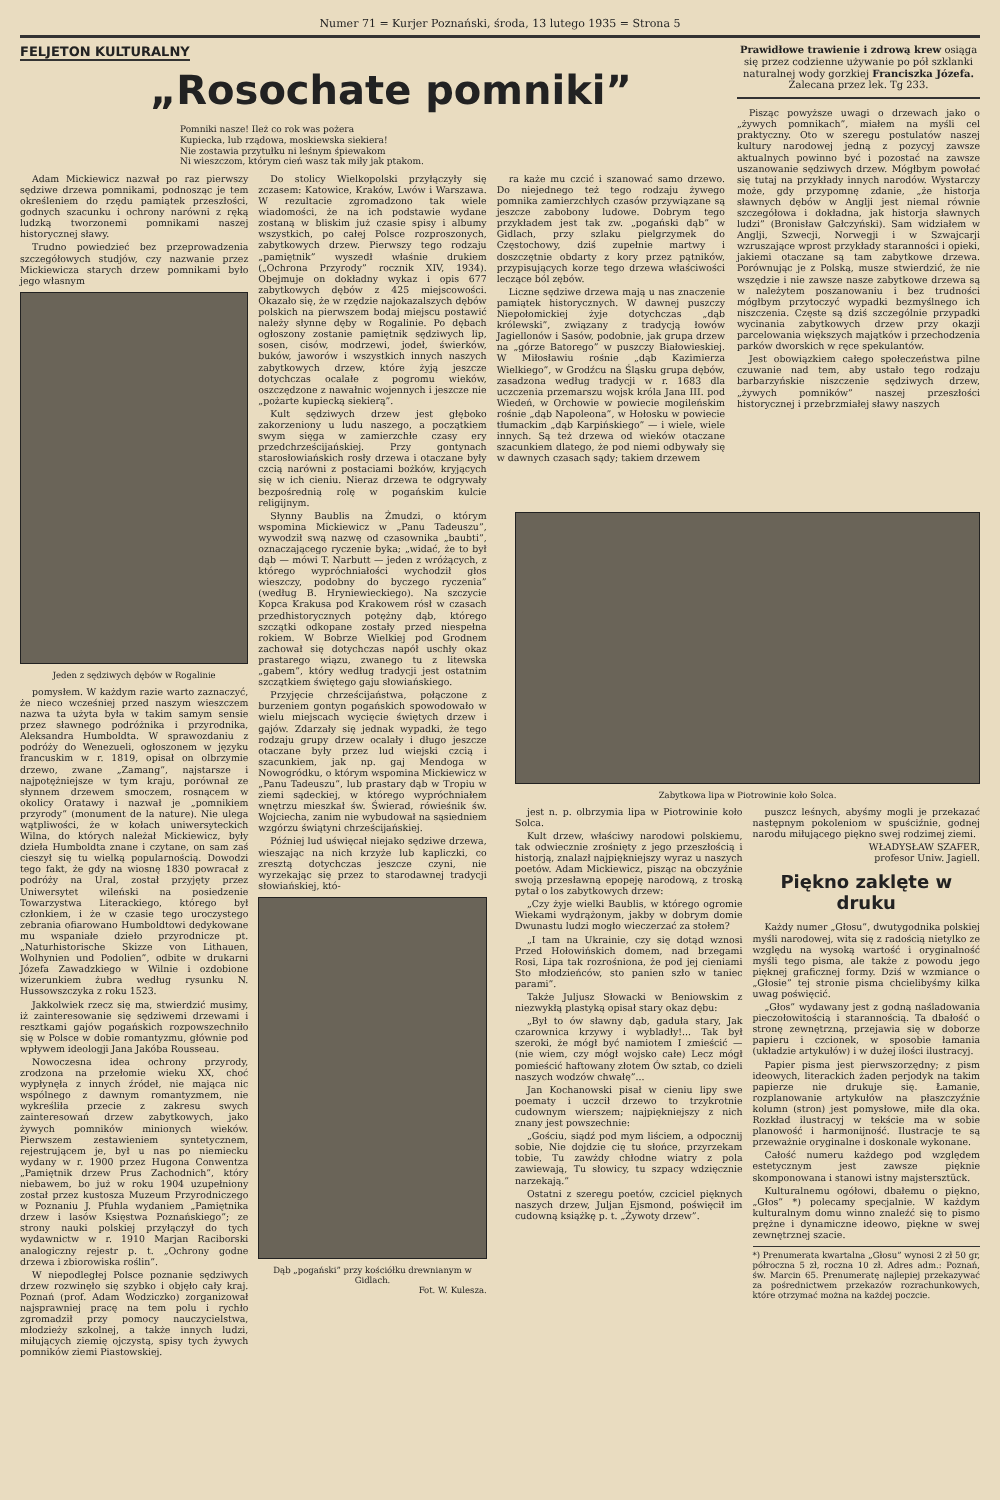Numer 71 = Kurjer Poznański, środa, 13 lutego 1935 = Strona 5
FELJETON KULTURALNY
„Rosochate pomniki”
Pomniki nasze! Ileż co rok was pożera
Kupiecka, lub rządowa, moskiewska siekiera!
Nie zostawia przytułku ni leśnym śpiewakom
Ni wieszczom, którym cień wasz tak miły jak ptakom.
Adam Mickiewicz nazwał po raz pierwszy sędziwe drzewa pomnikami, podnosząc je tem określeniem do rzędu pamiątek przeszłości, godnych szacunku i ochrony narówni z ręką ludzką tworzonemi pomnikami naszej historycznej sławy.
Trudno powiedzieć bez przeprowadzenia szczegółowych studjów, czy nazwanie przez Mickiewicza starych drzew pomnikami było jego własnym
Jeden z sędziwych dębów w Rogalinie
pomysłem. W każdym razie warto zaznaczyć, że nieco wcześniej przed naszym wieszczem nazwa ta użyta była w takim samym sensie przez sławnego podróżnika i przyrodnika, Aleksandra Humboldta. W sprawozdaniu z podróży do Wenezueli, ogłoszonem w języku francuskim w r. 1819, opisał on olbrzymie drzewo, zwane „Zamang”, najstarsze i najpotężniejsze w tym kraju, porównał ze słynnem drzewem smoczem, rosnącem w okolicy Oratawy i nazwał je „pomnikiem przyrody” (monument de la nature). Nie ulega wątpliwości, że w kołach uniwersyteckich Wilna, do których należał Mickiewicz, były dzieła Humboldta znane i czytane, on sam zaś cieszył się tu wielką popularnością. Dowodzi tego fakt, że gdy na wiosnę 1830 powracał z podróży na Ural, został przyjęty przez Uniwersytet wileński na posiedzenie Towarzystwa Literackiego, którego był członkiem, i że w czasie tego uroczystego zebrania ofiarowano Humboldtowi dedykowane mu wspaniałe dzieło przyrodnicze pt. „Naturhistorische Skizze von Lithauen, Wolhynien und Podolien”, odbite w drukarni Józefa Zawadzkiego w Wilnie i ozdobione wizerunkiem żubra według rysunku N. Hussowszczyka z roku 1523.
Jakkolwiek rzecz się ma, stwierdzić musimy, iż zainteresowanie się sędziwemi drzewami i resztkami gajów pogańskich rozpowszechniło się w Polsce w dobie romantyzmu, głównie pod wpływem ideologji Jana Jakóba Rousseau.
Nowoczesna idea ochrony przyrody, zrodzona na przełomie wieku XX, choć wypłynęła z innych źródeł, nie mająca nic wspólnego z dawnym romantyzmem, nie wykreśliła przecie z zakresu swych zainteresowań drzew zabytkowych, jako żywych pomników minionych wieków. Pierwszem zestawieniem syntetycznem, rejestrującem je, był u nas po niemiecku wydany w r. 1900 przez Hugona Conwentza „Pamiętnik drzew Prus Zachodnich”, który niebawem, bo już w roku 1904 uzupełniony został przez kustosza Muzeum Przyrodniczego w Poznaniu J. Pfuhla wydaniem „Pamiętnika drzew i lasów Księstwa Poznańskiego”; ze strony nauki polskiej przyłączył do tych wydawnictw w r. 1910 Marjan Raciborski analogiczny rejestr p. t. „Ochrony godne drzewa i zbiorowiska roślin”.
W niepodległej Polsce poznanie sędziwych drzew rozwinęło się szybko i objęło cały kraj. Poznań (prof. Adam Wodziczko) zorganizował najsprawniej pracę na tem polu i rychło zgromadził przy pomocy nauczycielstwa, młodzieży szkolnej, a także innych ludzi, miłujących ziemię ojczystą, spisy tych żywych pomników ziemi Piastowskiej.
Do stolicy Wielkopolski przyłączyły się zczasem: Katowice, Kraków, Lwów i Warszawa. W rezultacie zgromadzono tak wiele wiadomości, że na ich podstawie wydane zostaną w bliskim już czasie spisy i albumy wszystkich, po całej Polsce rozproszonych, zabytkowych drzew. Pierwszy tego rodzaju „pamiętnik” wyszedł właśnie drukiem („Ochrona Przyrody” rocznik XIV, 1934). Obejmuje on dokładny wykaz i opis 677 zabytkowych dębów z 425 miejscowości. Okazało się, że w rzędzie najokazalszych dębów polskich na pierwszem bodaj miejscu postawić należy słynne dęby w Rogalinie. Po dębach ogłoszony zostanie pamiętnik sędziwych lip, sosen, cisów, modrzewi, jodeł, świerków, buków, jaworów i wszystkich innych naszych zabytkowych drzew, które żyją jeszcze dotychczas ocalałe z pogromu wieków, oszczędzone z nawałnic wojennych i jeszcze nie „pożarte kupiecką siekierą”.
Kult sędziwych drzew jest głęboko zakorzeniony u ludu naszego, a początkiem swym sięga w zamierzchłe czasy ery przedchrześcijańskiej. Przy gontynach starosłowiańskich rosły drzewa i otaczane były czcią narówni z postaciami bożków, kryjących się w ich cieniu. Nieraz drzewa te odgrywały bezpośrednią rolę w pogańskim kulcie religijnym.
Słynny Baublis na Żmudzi, o którym wspomina Mickiewicz w „Panu Tadeuszu”, wywodził swą nazwę od czasownika „baubti”, oznaczającego ryczenie byka; „widać, że to był dąb — mówi T. Narbutt — jeden z wróżących, z którego wypróchniałości wychodził głos wieszczy, podobny do byczego ryczenia” (według B. Hryniewieckiego). Na szczycie Kopca Krakusa pod Krakowem rósł w czasach przedhistorycznych potężny dąb, którego szczątki odkopane zostały przed niespełna rokiem. W Bobrze Wielkiej pod Grodnem zachował się dotychczas napół uschły okaz prastarego wiązu, zwanego tu z litewska „gabem”, który według tradycji jest ostatnim szczątkiem świętego gaju słowiańskiego.
Przyjęcie chrześcijaństwa, połączone z burzeniem gontyn pogańskich spowodowało w wielu miejscach wycięcie świętych drzew i gajów. Zdarzały się jednak wypadki, że tego rodzaju grupy drzew ocalały i długo jeszcze otaczane były przez lud wiejski czcią i szacunkiem, jak np. gaj Mendoga w Nowogródku, o którym wspomina Mickiewicz w „Panu Tadeuszu”, lub prastary dąb w Tropiu w ziemi sądeckiej, w którego wypróchniałem wnętrzu mieszkał św. Świerad, rówieśnik św. Wojciecha, zanim nie wybudował na sąsiedniem wzgórzu świątyni chrześcijańskiej.
Później lud uświęcał niejako sędziwe drzewa, wieszając na nich krzyże lub kapliczki, co zresztą dotychczas jeszcze czyni, nie wyrzekając się przez to starodawnej tradycji słowiańskiej, któ-
Dąb „pogański” przy kościółku drewnianym w Gidlach.
Fot. W. Kulesza.
ra każe mu czcić i szanować samo drzewo. Do niejednego też tego rodzaju żywego pomnika zamierzchłych czasów przywiązane są jeszcze zabobony ludowe. Dobrym tego przykładem jest tak zw. „pogański dąb” w Gidlach, przy szlaku pielgrzymek do Częstochowy, dziś zupełnie martwy i doszczętnie obdarty z kory przez pątników, przypisujących korze tego drzewa właściwości leczące ból zębów.
Liczne sędziwe drzewa mają u nas znaczenie pamiątek historycznych. W dawnej puszczy Niepołomickiej żyje dotychczas „dąb królewski”, związany z tradycją łowów Jagiellonów i Sasów, podobnie, jak grupa drzew na „górze Batorego” w puszczy Białowieskiej. W Miłosławiu rośnie „dąb Kazimierza Wielkiego”, w Grodźcu na Śląsku grupa dębów, zasadzona według tradycji w r. 1683 dla uczczenia przemarszu wojsk króla Jana III. pod Wiedeń, w Orchowie w powiecie mogileńskim rośnie „dąb Napoleona”, w Hołosku w powiecie tłumackim „dąb Karpińskiego” — i wiele, wiele innych. Są też drzewa od wieków otaczane szacunkiem dlatego, że pod niemi odbywały się w dawnych czasach sądy; takiem drzewem
Prawidłowe trawienie i zdrową krew osiąga się przez codzienne używanie po pół szklanki naturalnej wody gorzkiej Franciszka Józefa. Zalecana przez lek. Tg 233.
Pisząc powyższe uwagi o drzewach jako o „żywych pomnikach”, miałem na myśli cel praktyczny. Oto w szeregu postulatów naszej kultury narodowej jedną z pozycyj zawsze aktualnych powinno być i pozostać na zawsze uszanowanie sędziwych drzew. Mógłbym powołać się tutaj na przykłady innych narodów. Wystarczy może, gdy przypomnę zdanie, „że historja sławnych dębów w Anglji jest niemal równie szczegółowa i dokładna, jak historja sławnych ludzi” (Bronisław Gałczyński). Sam widziałem w Anglji, Szwecji, Norwegji i w Szwajcarji wzruszające wprost przykłady staranności i opieki, jakiemi otaczane są tam zabytkowe drzewa. Porównując je z Polską, musze stwierdzić, że nie wszędzie i nie zawsze nasze zabytkowe drzewa są w należytem poszanowaniu i bez trudności mógłbym przytoczyć wypadki bezmyślnego ich niszczenia. Częste są dziś szczególnie przypadki wycinania zabytkowych drzew przy okazji parcelowania większych majątków i przechodzenia parków dworskich w ręce spekulantów.
Jest obowiązkiem całego społeczeństwa pilne czuwanie nad tem, aby ustało tego rodzaju barbarzyńskie niszczenie sędziwych drzew, „żywych pomników” naszej przeszłości historycznej i przebrzmiałej sławy naszych
Zabytkowa lipa w Piotrowinie koło Solca.
jest n. p. olbrzymia lipa w Piotrowinie koło Solca.
Kult drzew, właściwy narodowi polskiemu, tak odwiecznie zrośnięty z jego przeszłością i historją, znalazł najpiękniejszy wyraz u naszych poetów. Adam Mickiewicz, pisząc na obczyźnie swoją przesławną epopeję narodową, z troską pytał o los zabytkowych drzew:
„Czy żyje wielki Baublis, w którego ogromie Wiekami wydrążonym, jakby w dobrym domie Dwunastu ludzi mogło wieczerzać za stołem?
„I tam na Ukrainie, czy się dotąd wznosi Przed Hołowińskich domem, nad brzegami Rosi, Lipa tak rozrośniona, że pod jej cieniami Sto młodzieńców, sto panien szło w taniec parami”.
Także Juljusz Słowacki w Beniowskim z niezwykłą plastyką opisał stary okaz dębu:
„Był to ów sławny dąb, gaduła stary, Jak czarownica krzywy i wybladły!... Tak był szeroki, że mógł być namiotem I zmieścić — (nie wiem, czy mógł wojsko całe) Lecz mógł pomieścić haftowany złotem Ów sztab, co dzieli naszych wodzów chwałę”...
Jan Kochanowski pisał w cieniu lipy swe poematy i uczcił drzewo to trzykrotnie cudownym wierszem; najpiękniejszy z nich znany jest powszechnie:
„Gościu, siądź pod mym liściem, a odpocznij sobie, Nie dojdzie cię tu słońce, przyrzekam tobie, Tu zawżdy chłodne wiatry z pola zawiewają, Tu słowicy, tu szpacy wdzięcznie narzekają.”
Ostatni z szeregu poetów, czciciel pięknych naszych drzew, Juljan Ejsmond, poświęcił im cudowną książkę p. t. „Żywoty drzew”.
puszcz leśnych, abyśmy mogli je przekazać następnym pokoleniom w spuściźnie, godnej narodu miłującego piękno swej rodzimej ziemi.
WŁADYSŁAW SZAFER,
profesor Uniw. Jagiell.
Piękno zaklęte w druku
Każdy numer „Głosu”, dwutygodnika polskiej myśli narodowej, wita się z radością nietylko ze względu na wysoką wartość i oryginalność myśli tego pisma, ale także z powodu jego pięknej graficznej formy. Dziś w wzmiance o „Głosie” tej stronie pisma chcielibyśmy kilka uwag poświęcić.
„Głos” wydawany jest z godną naśladowania pieczołowitością i starannością. Ta dbałość o stronę zewnętrzną, przejawia się w doborze papieru i czcionek, w sposobie łamania (układzie artykułów) i w dużej ilości ilustracyj.
Papier pisma jest pierwszorzędny; z pism ideowych, literackich żaden perjodyk na takim papierze nie drukuje się. Łamanie, rozplanowanie artykułów na płaszczyźnie kolumn (stron) jest pomysłowe, miłe dla oka. Rozkład ilustracyj w tekście ma w sobie planowość i harmonijność. Ilustracje te są przeważnie oryginalne i doskonale wykonane.
Całość numeru każdego pod względem estetycznym jest zawsze pięknie skomponowana i stanowi istny majstersztück.
Kulturalnemu ogółowi, dbałemu o piękno, „Głos” *) polecamy specjalnie. W każdym kulturalnym domu winno znaleźć się to pismo prężne i dynamiczne ideowo, piękne w swej zewnętrznej szacie.
*) Prenumerata kwartalna „Głosu” wynosi 2 zł 50 gr, półroczna 5 zł, roczna 10 zł. Adres adm.: Poznań, św. Marcin 65. Prenumeratę najlepiej przekazywać za pośrednictwem przekazów rozrachunkowych, które otrzymać można na każdej poczcie.